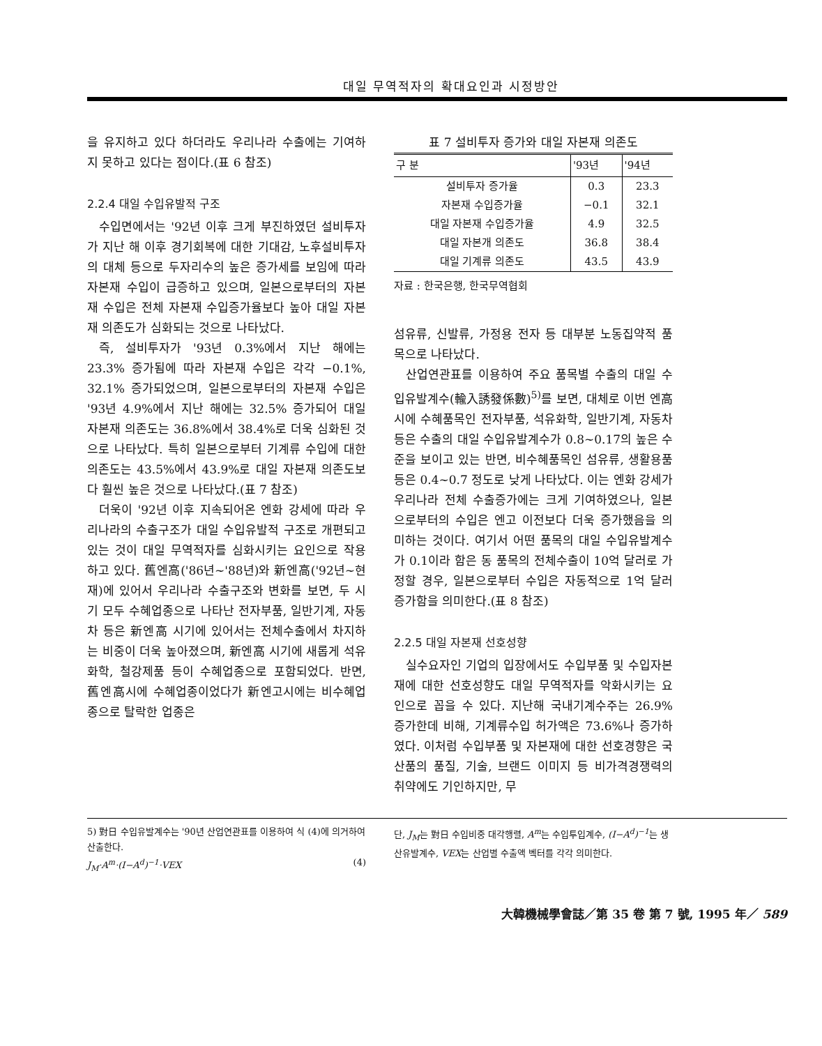대일 무역적자의 확대요인과 시정방안
을 유지하고 있다 하더라도 우리나라 수출에는 기여하지 못하고 있다는 점이다.(표 6 참조)
2.2.4 대일 수입유발적 구조
수입면에서는 '92년 이후 크게 부진하였던 설비투자가 지난 해 이후 경기회복에 대한 기대감, 노후설비투자의 대체 등으로 두자리수의 높은 증가세를 보임에 따라 자본재 수입이 급증하고 있으며, 일본으로부터의 자본재 수입은 전체 자본재 수입증가율보다 높아 대일 자본재 의존도가 심화되는 것으로 나타났다.
즉, 설비투자가 '93년 0.3%에서 지난 해에는 23.3% 증가됨에 따라 자본재 수입은 각각 −0.1%, 32.1% 증가되었으며, 일본으로부터의 자본재 수입은 '93년 4.9%에서 지난 해에는 32.5% 증가되어 대일 자본재 의존도는 36.8%에서 38.4%로 더욱 심화된 것으로 나타났다. 특히 일본으로부터 기계류 수입에 대한 의존도는 43.5%에서 43.9%로 대일 자본재 의존도보다 훨씬 높은 것으로 나타났다.(표 7 참조)
더욱이 '92년 이후 지속되어온 엔화 강세에 따라 우리나라의 수출구조가 대일 수입유발적 구조로 개편되고 있는 것이 대일 무역적자를 심화시키는 요인으로 작용하고 있다. 舊엔高('86년~'88년)와 新엔高('92년~현재)에 있어서 우리나라 수출구조와 변화를 보면, 두 시기 모두 수혜업종으로 나타난 전자부품, 일반기계, 자동차 등은 新엔高 시기에 있어서는 전체수출에서 차지하는 비중이 더욱 높아졌으며, 新엔高 시기에 새롭게 석유화학, 철강제품 등이 수혜업종으로 포함되었다. 반면, 舊엔高시에 수혜업종이었다가 新엔고시에는 비수혜업종으로 탈락한 업종은
표 7 설비투자 증가와 대일 자본재 의존도
| 구 분 | '93년 | '94년 |
| --- | --- | --- |
| 설비투자 증가율 | 0.3 | 23.3 |
| 자본재 수입증가율 | −0.1 | 32.1 |
| 대일 자본재 수입증가율 | 4.9 | 32.5 |
| 대일 자본개 의존도 | 36.8 | 38.4 |
| 대일 기계류 의존도 | 43.5 | 43.9 |
자료 : 한국은행, 한국무역협회
섬유류, 신발류, 가정용 전자 등 대부분 노동집약적 품목으로 나타났다.
산업연관표를 이용하여 주요 품목별 수출의 대일 수입유발계수(輸入誘發係數)<sup>5)</sup>를 보면, 대체로 이번 엔高시에 수혜품목인 전자부품, 석유화학, 일반기계, 자동차 등은 수출의 대일 수입유발계수가 0.8~0.17의 높은 수준을 보이고 있는 반면, 비수혜품목인 섬유류, 생활용품 등은 0.4~0.7 정도로 낮게 나타났다. 이는 엔화 강세가 우리나라 전체 수출증가에는 크게 기여하였으나, 일본으로부터의 수입은 엔고 이전보다 더욱 증가했음을 의미하는 것이다. 여기서 어떤 품목의 대일 수입유발계수가 0.1이라 함은 동 품목의 전체수출이 10억 달러로 가정할 경우, 일본으로부터 수입은 자동적으로 1억 달러 증가함을 의미한다.(표 8 참조)
2.2.5 대일 자본재 선호성향
실수요자인 기업의 입장에서도 수입부품 및 수입자본재에 대한 선호성향도 대일 무역적자를 악화시키는 요인으로 꼽을 수 있다. 지난해 국내기계수주는 26.9% 증가한데 비해, 기계류수입 허가액은 73.6%나 증가하였다. 이처럼 수입부품 및 자본재에 대한 선호경향은 국산품의 품질, 기술, 브랜드 이미지 등 비가격경쟁력의 취약에도 기인하지만, 무
5) 對日 수입유발계수는 '90년 산업연관표를 이용하여 식 (4)에 의거하여 산출한다.
J<sub>M</sub>·A<sup>m</sup>·(I−A<sup>d</sup>)<sup>−1</sup>·VEX (4)
단, J<sub>M</sub>는 對日 수입비중 대각행렬, A<sup>m</sup>는 수입투입계수, (I−A<sup>d</sup>)<sup>−1</sup>는 생산유발계수, VEX는 산업별 수출액 벡터를 각각 의미한다.
大韓機械學會誌／第 35 卷 第 7 號, 1995 年／ 589